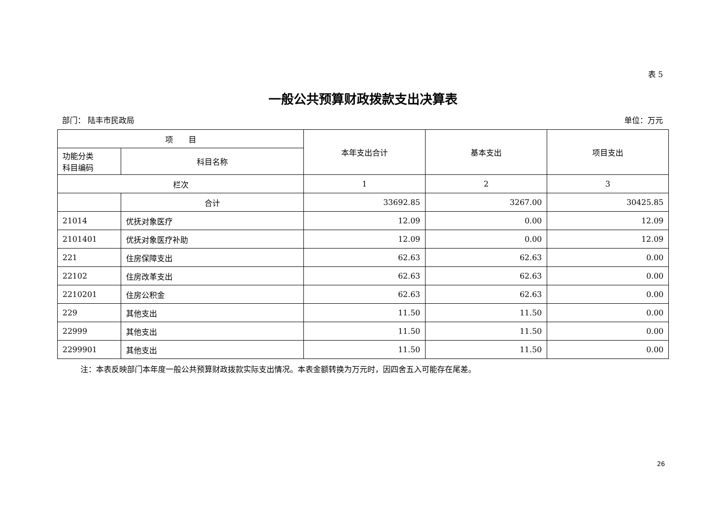表 5
一般公共预算财政拨款支出决算表
部门： 陆丰市民政局 单位：万元
| 项 目 | | 本年支出合计 | 基本支出 | 项目支出 |
| --- | --- | --- | --- | --- |
| 功能分类 科目编码 | 科目名称 | | | |
| 栏次 | | 1 | 2 | 3 |
| | 合计 | 33692.85 | 3267.00 | 30425.85 |
| 21014 | 优抚对象医疗 | 12.09 | 0.00 | 12.09 |
| 2101401 | 优抚对象医疗补助 | 12.09 | 0.00 | 12.09 |
| 221 | 住房保障支出 | 62.63 | 62.63 | 0.00 |
| 22102 | 住房改革支出 | 62.63 | 62.63 | 0.00 |
| 2210201 | 住房公积金 | 62.63 | 62.63 | 0.00 |
| 229 | 其他支出 | 11.50 | 11.50 | 0.00 |
| 22999 | 其他支出 | 11.50 | 11.50 | 0.00 |
| 2299901 | 其他支出 | 11.50 | 11.50 | 0.00 |
注：本表反映部门本年度一般公共预算财政拨款实际支出情况。本表金额转换为万元时，因四舍五入可能存在尾差。
26